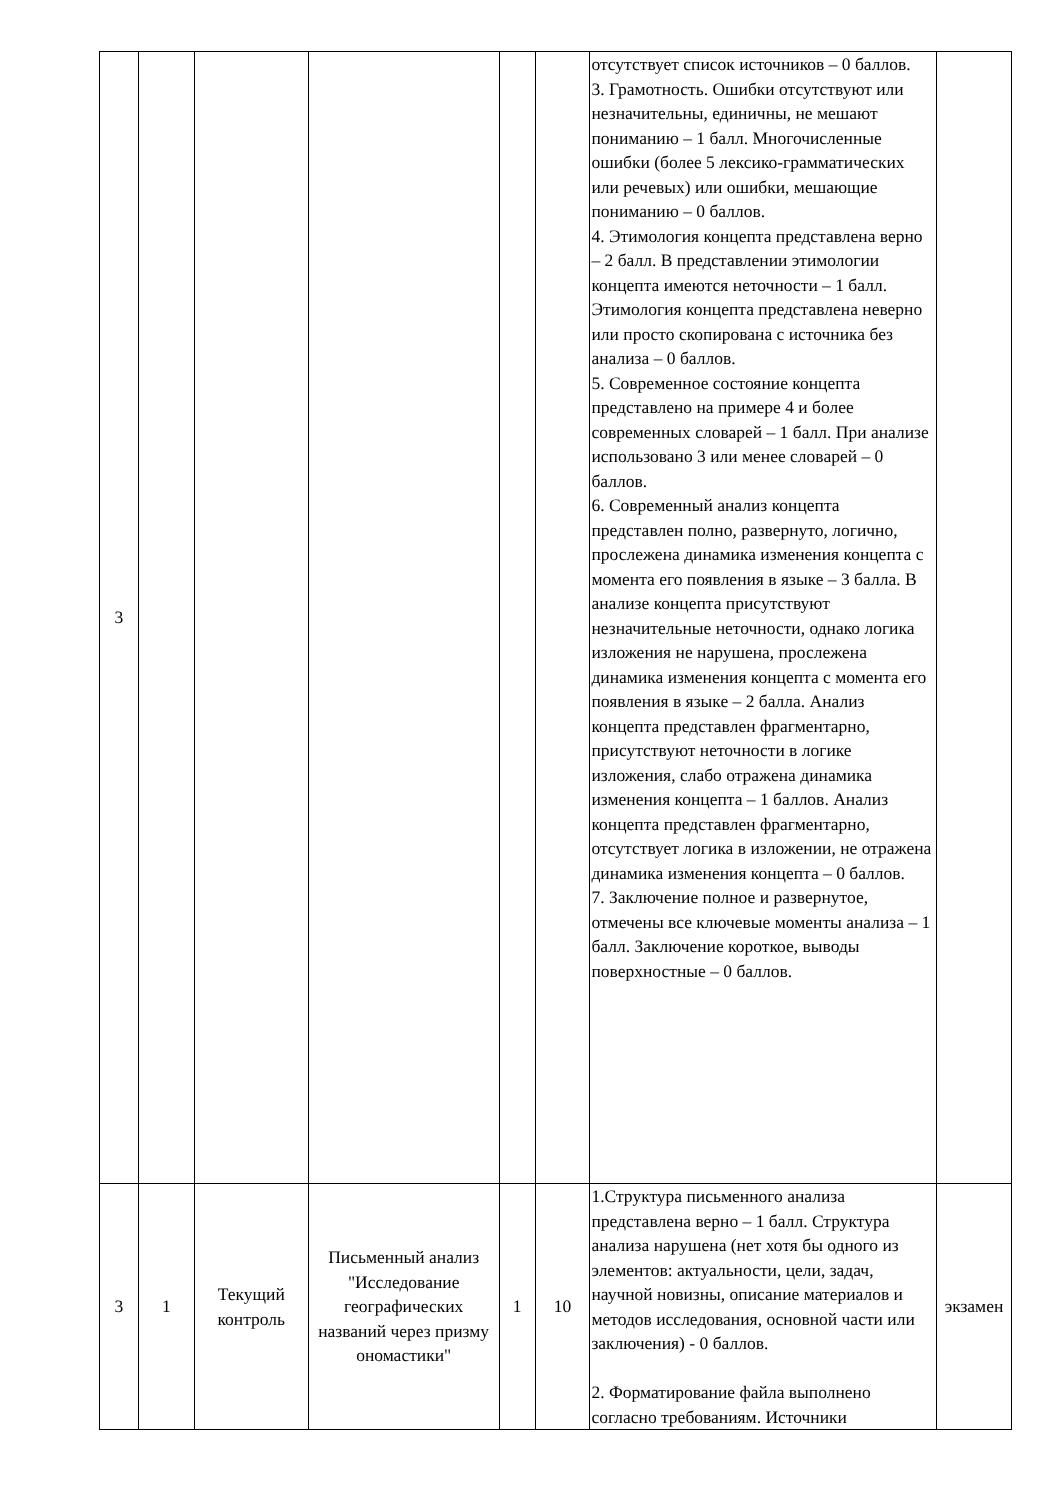| 3 | | | | | | отсутствует список источников – 0 баллов. 3. Грамотность. Ошибки отсутствуют или незначительны, единичны, не мешают пониманию – 1 балл. Многочисленные ошибки (более 5 лексико-грамматических или речевых) или ошибки, мешающие пониманию – 0 баллов. 4. Этимология концепта представлена верно – 2 балл. В представлении этимологии концепта имеются неточности – 1 балл. Этимология концепта представлена неверно или просто скопирована с источника без анализа – 0 баллов. 5. Современное состояние концепта представлено на примере 4 и более современных словарей – 1 балл. При анализе использовано 3 или менее словарей – 0 баллов. 6. Современный анализ концепта представлен полно, развернуто, логично, прослежена динамика изменения концепта с момента его появления в языке – 3 балла. В анализе концепта присутствуют незначительные неточности, однако логика изложения не нарушена, прослежена динамика изменения концепта с момента его появления в языке – 2 балла. Анализ концепта представлен фрагментарно, присутствуют неточности в логике изложения, слабо отражена динамика изменения концепта – 1 баллов. Анализ концепта представлен фрагментарно, отсутствует логика в изложении, не отражена динамика изменения концепта – 0 баллов. 7. Заключение полное и развернутое, отмечены все ключевые моменты анализа – 1 балл. Заключение короткое, выводы поверхностные – 0 баллов. | |
| 3 | 1 | Текущий контроль | Письменный анализ "Исследование географических названий через призму ономастики" | 1 | 10 | 1.Структура письменного анализа представлена верно – 1 балл. Структура анализа нарушена (нет хотя бы одного из элементов: актуальности, цели, задач, научной новизны, описание материалов и методов исследования, основной части или заключения) - 0 баллов. 2. Форматирование файла выполнено согласно требованиям. Источники | экзамен |